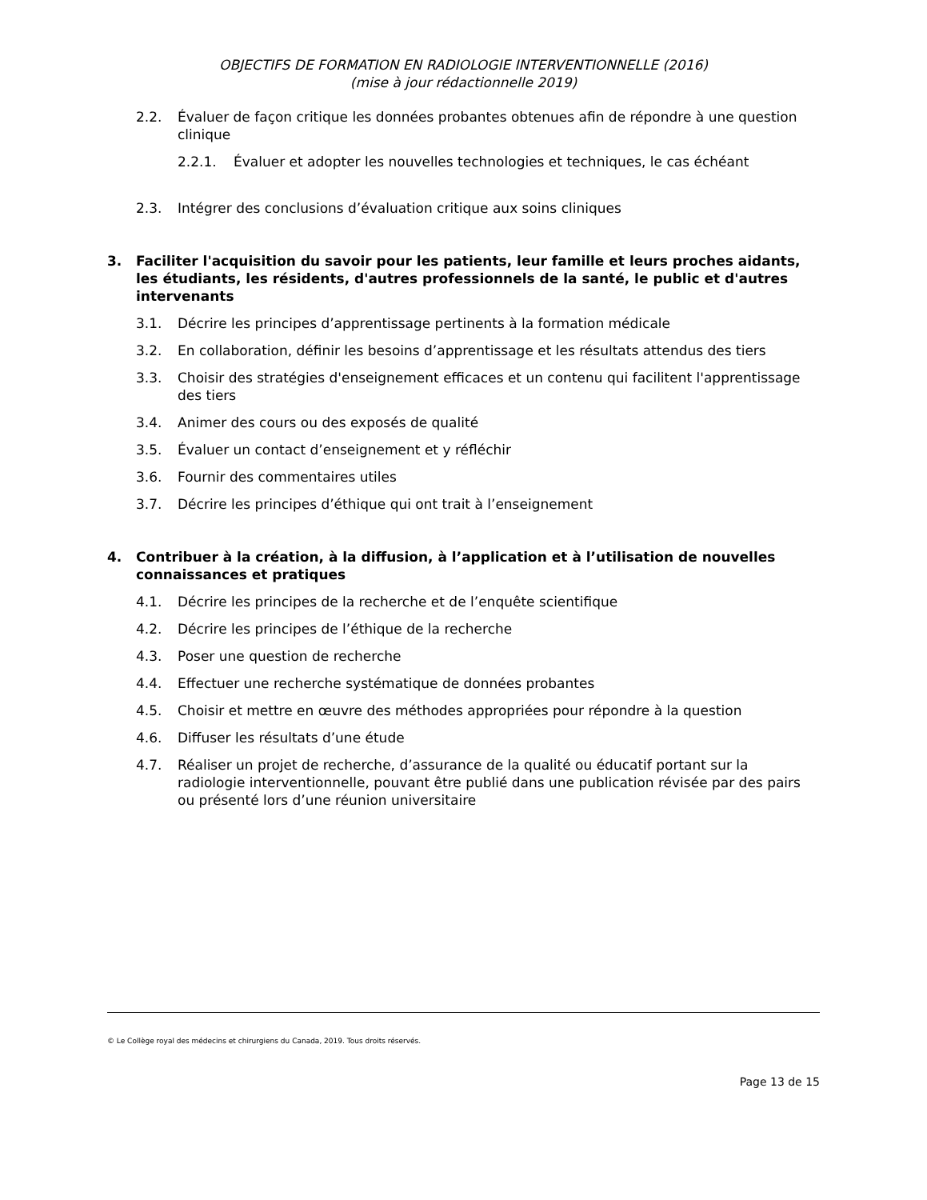OBJECTIFS DE FORMATION EN RADIOLOGIE INTERVENTIONNELLE (2016)
(mise à jour rédactionnelle 2019)
2.2. Évaluer de façon critique les données probantes obtenues afin de répondre à une question clinique
2.2.1. Évaluer et adopter les nouvelles technologies et techniques, le cas échéant
2.3. Intégrer des conclusions d’évaluation critique aux soins cliniques
3. Faciliter l'acquisition du savoir pour les patients, leur famille et leurs proches aidants, les étudiants, les résidents, d'autres professionnels de la santé, le public et d'autres intervenants
3.1. Décrire les principes d’apprentissage pertinents à la formation médicale
3.2. En collaboration, définir les besoins d’apprentissage et les résultats attendus des tiers
3.3. Choisir des stratégies d'enseignement efficaces et un contenu qui facilitent l'apprentissage des tiers
3.4. Animer des cours ou des exposés de qualité
3.5. Évaluer un contact d’enseignement et y réfléchir
3.6. Fournir des commentaires utiles
3.7. Décrire les principes d’éthique qui ont trait à l’enseignement
4. Contribuer à la création, à la diffusion, à l’application et à l’utilisation de nouvelles connaissances et pratiques
4.1. Décrire les principes de la recherche et de l’enquête scientifique
4.2. Décrire les principes de l’éthique de la recherche
4.3. Poser une question de recherche
4.4. Effectuer une recherche systématique de données probantes
4.5. Choisir et mettre en œuvre des méthodes appropriées pour répondre à la question
4.6. Diffuser les résultats d’une étude
4.7. Réaliser un projet de recherche, d’assurance de la qualité ou éducatif portant sur la radiologie interventionnelle, pouvant être publié dans une publication révisée par des pairs ou présenté lors d’une réunion universitaire
© Le Collège royal des médecins et chirurgiens du Canada, 2019. Tous droits réservés.
Page 13 de 15